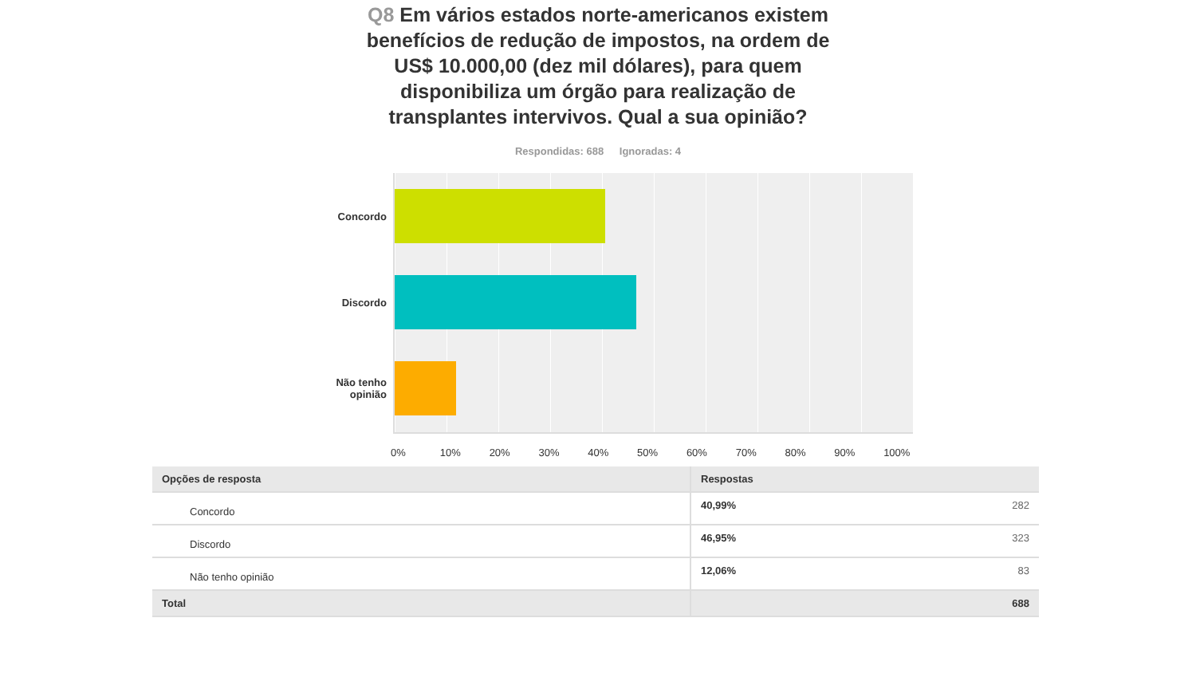Q8 Em vários estados norte-americanos existem benefícios de redução de impostos, na ordem de US$ 10.000,00 (dez mil dólares), para quem disponibiliza um órgão para realização de transplantes intervivos. Qual a sua opinião?
Respondidas: 688 Ignoradas: 4
Concordo
Discordo
Não tenho
opinião
0% 10% 20% 30% 40% 50% 60% 70% 80% 90% 100%
| Opções de resposta | Respostas | |
| --- | --- | --- |
| Concordo | 40,99% | 282 |
| Discordo | 46,95% | 323 |
| Não tenho opinião | 12,06% | 83 |
| Total | 688 | |